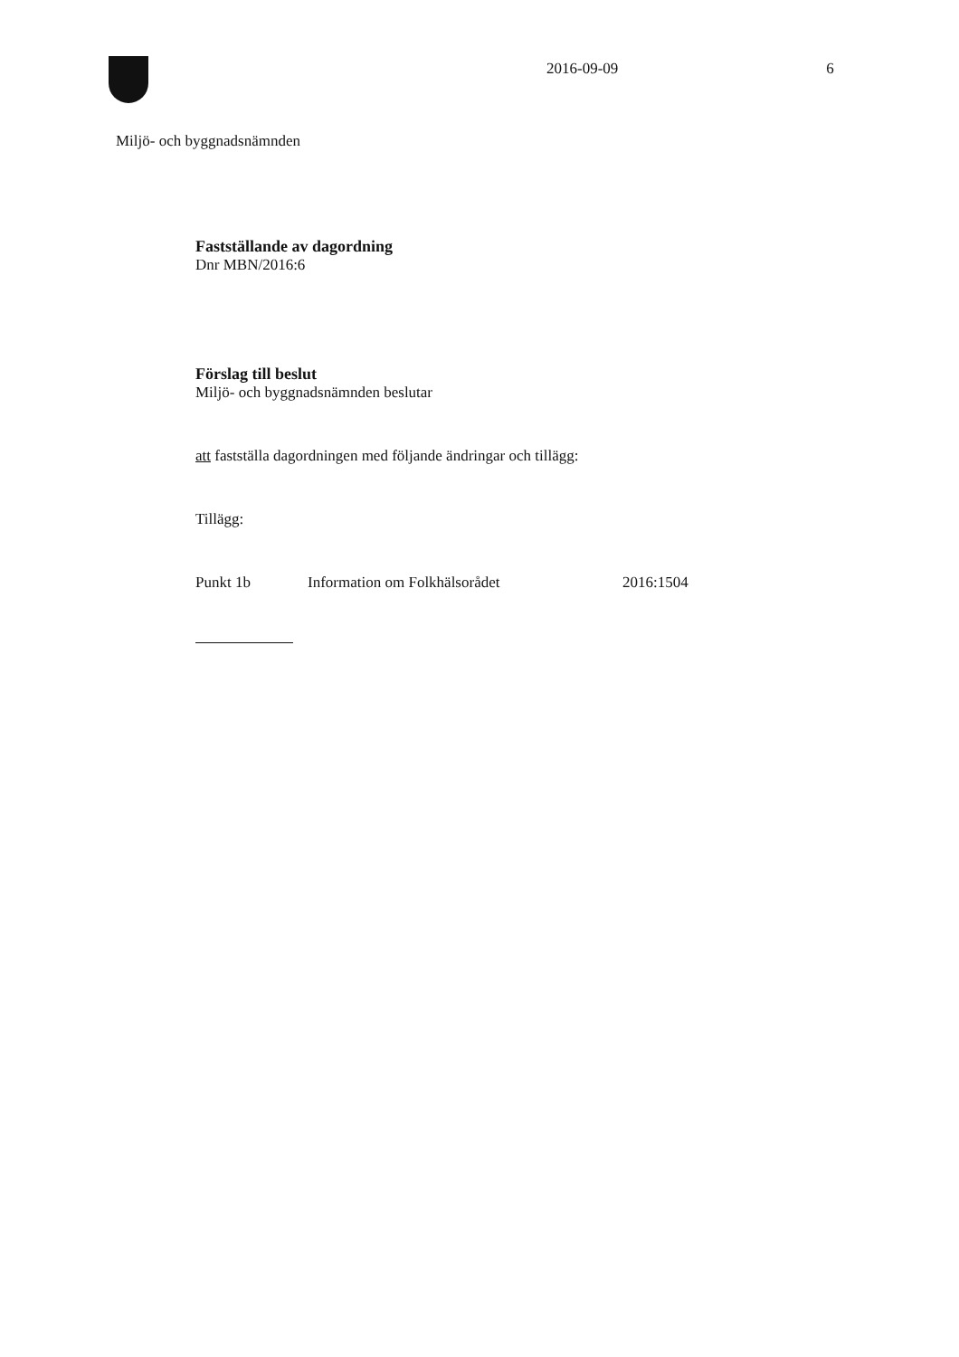2016-09-09 6
Miljö- och byggnadsnämnden
Fastställande av dagordning
Dnr MBN/2016:6
Förslag till beslut
Miljö- och byggnadsnämnden beslutar
att fastställa dagordningen med följande ändringar och tillägg:
Tillägg:
Punkt 1b Information om Folkhälsorådet 2016:1504